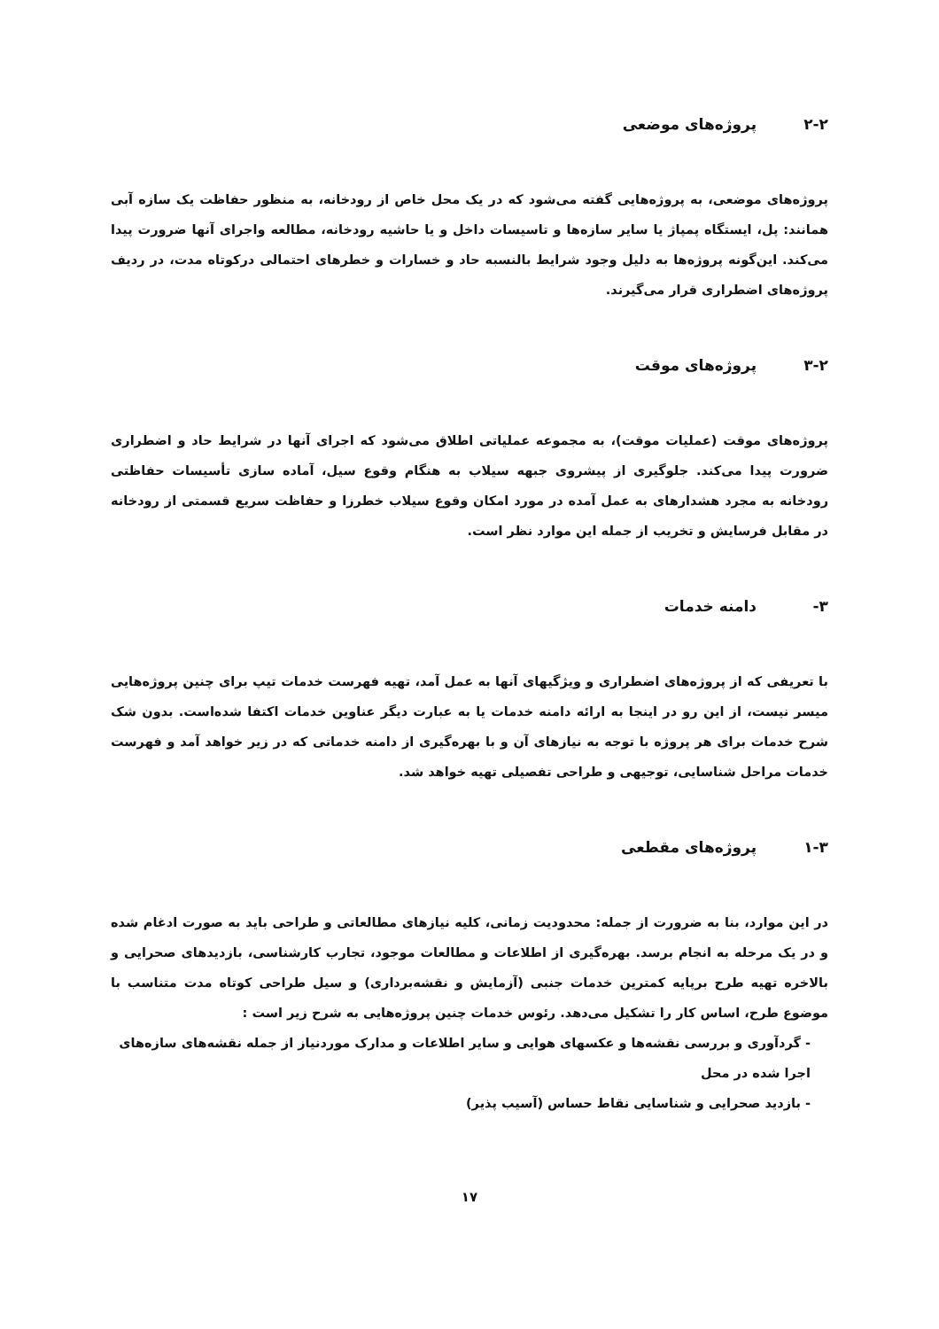۲-۲ پروژه‌های موضعی
پروژه‌های موضعی، به پروژه‌هایی گفته می‌شود که در یک محل خاص از رودخانه، به منظور حفاظت یک سازه آبی همانند: پل، ایستگاه پمپاژ یا سایر سازه‌ها و تاسیسات داخل و یا حاشیه رودخانه، مطالعه واجرای آنها ضرورت پیدا می‌کند. این‌گونه پروژه‌ها به دلیل وجود شرایط بالنسبه حاد و خسارات و خطرهای احتمالی درکوتاه مدت، در ردیف پروژه‌های اضطراری قرار می‌گیرند.
۳-۲ پروژه‌های موقت
پروژه‌های موقت (عملیات موقت)، به مجموعه عملیاتی اطلاق می‌شود که اجرای آنها در شرایط حاد و اضطراری ضرورت پیدا می‌کند. جلوگیری از پیشروی جبهه سیلاب به هنگام وقوع سیل، آماده سازی تأسیسات حفاظتی رودخانه به مجرد هشدارهای به عمل آمده در مورد امکان وقوع سیلاب خطرزا و حفاظت سریع قسمتی از رودخانه در مقابل فرسایش و تخریب از جمله این موارد نظر است.
۳- دامنه خدمات
با تعریفی که از پروژه‌های اضطراری و ویژگیهای آنها به عمل آمد، تهیه فهرست خدمات تیپ برای چنین پروژه‌هایی میسر نیست، از این رو در اینجا به ارائه دامنه خدمات یا به عبارت دیگر عناوین خدمات اکتفا شده‌است. بدون شک شرح خدمات برای هر پروژه با توجه به نیازهای آن و با بهره‌گیری از دامنه خدماتی که در زیر خواهد آمد و فهرست خدمات مراحل شناسایی، توجیهی و طراحی تفصیلی تهیه خواهد شد.
۱-۳ پروژه‌های مقطعی
در این موارد، بنا به ضرورت از جمله: محدودیت زمانی، کلیه نیازهای مطالعاتی و طراحی باید به صورت ادغام شده و در یک مرحله به انجام برسد. بهره‌گیری از اطلاعات و مطالعات موجود، تجارب کارشناسی، بازدیدهای صحرایی و بالاخره تهیه طرح برپایه کمترین خدمات جنبی (آزمایش و نقشه‌برداری) و سیل طراحی کوتاه مدت متناسب با موضوع طرح، اساس کار را تشکیل می‌دهد. رئوس خدمات چنین پروژه‌هایی به شرح زیر است :
- گردآوری و بررسی نقشه‌ها و عکسهای هوایی و سایر اطلاعات و مدارک موردنیاز از جمله نقشه‌های سازه‌های اجرا شده در محل
- بازدید صحرایی و شناسایی نقاط حساس (آسیب پذیر)
۱۷